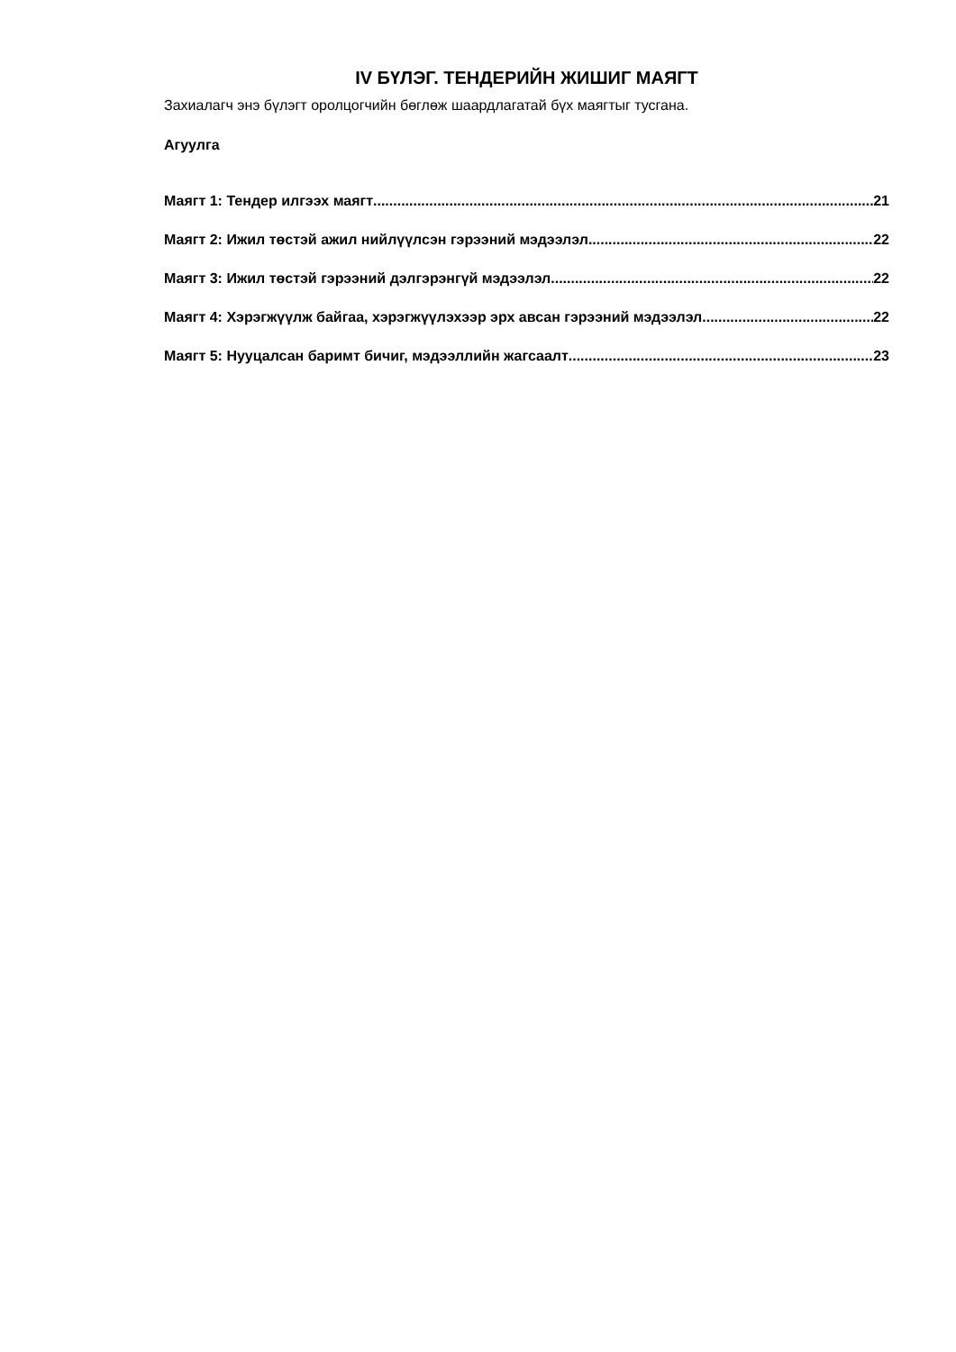IV БҮЛЭГ. ТЕНДЕРИЙН ЖИШИГ МАЯГТ
Захиалагч энэ бүлэгт оролцогчийн бөглөж шаардлагатай бүх маягтыг тусгана.
Агуулга
Маягт 1: Тендер илгээх маягт 21
Маягт 2: Ижил төстэй ажил нийлүүлсэн гэрээний мэдээлэл 22
Маягт 3: Ижил төстэй гэрээний дэлгэрэнгүй мэдээлэл 22
Маягт 4: Хэрэгжүүлж байгаа, хэрэгжүүлэхээр эрх авсан гэрээний мэдээлэл 22
Маягт 5: Нууцалсан баримт бичиг, мэдээллийн жагсаалт 23